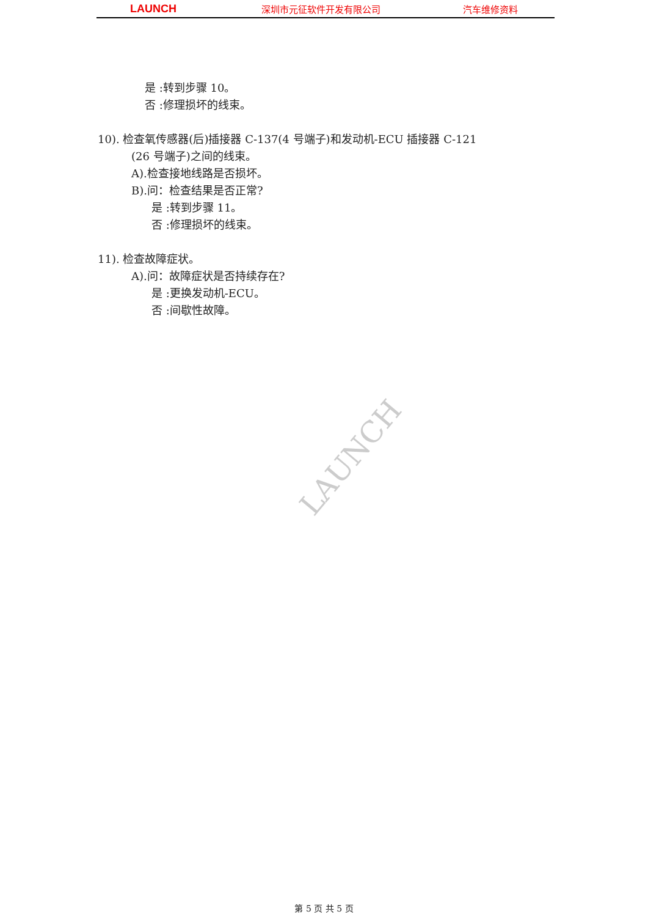LAUNCH
深圳市元征软件开发有限公司 汽车维修资料
LAUNCH
是 :转到步骤 10。
否 :修理损坏的线束。
10). 检查氧传感器(后)插接器 C-137(4 号端子)和发动机-ECU 插接器 C-121
(26 号端子)之间的线束。
A).检查接地线路是否损坏。
B).问：检查结果是否正常?
是 :转到步骤 11。
否 :修理损坏的线束。
11). 检查故障症状。
A).问：故障症状是否持续存在?
是 :更换发动机-ECU。
否 :间歇性故障。
第 5 页 共 5 页